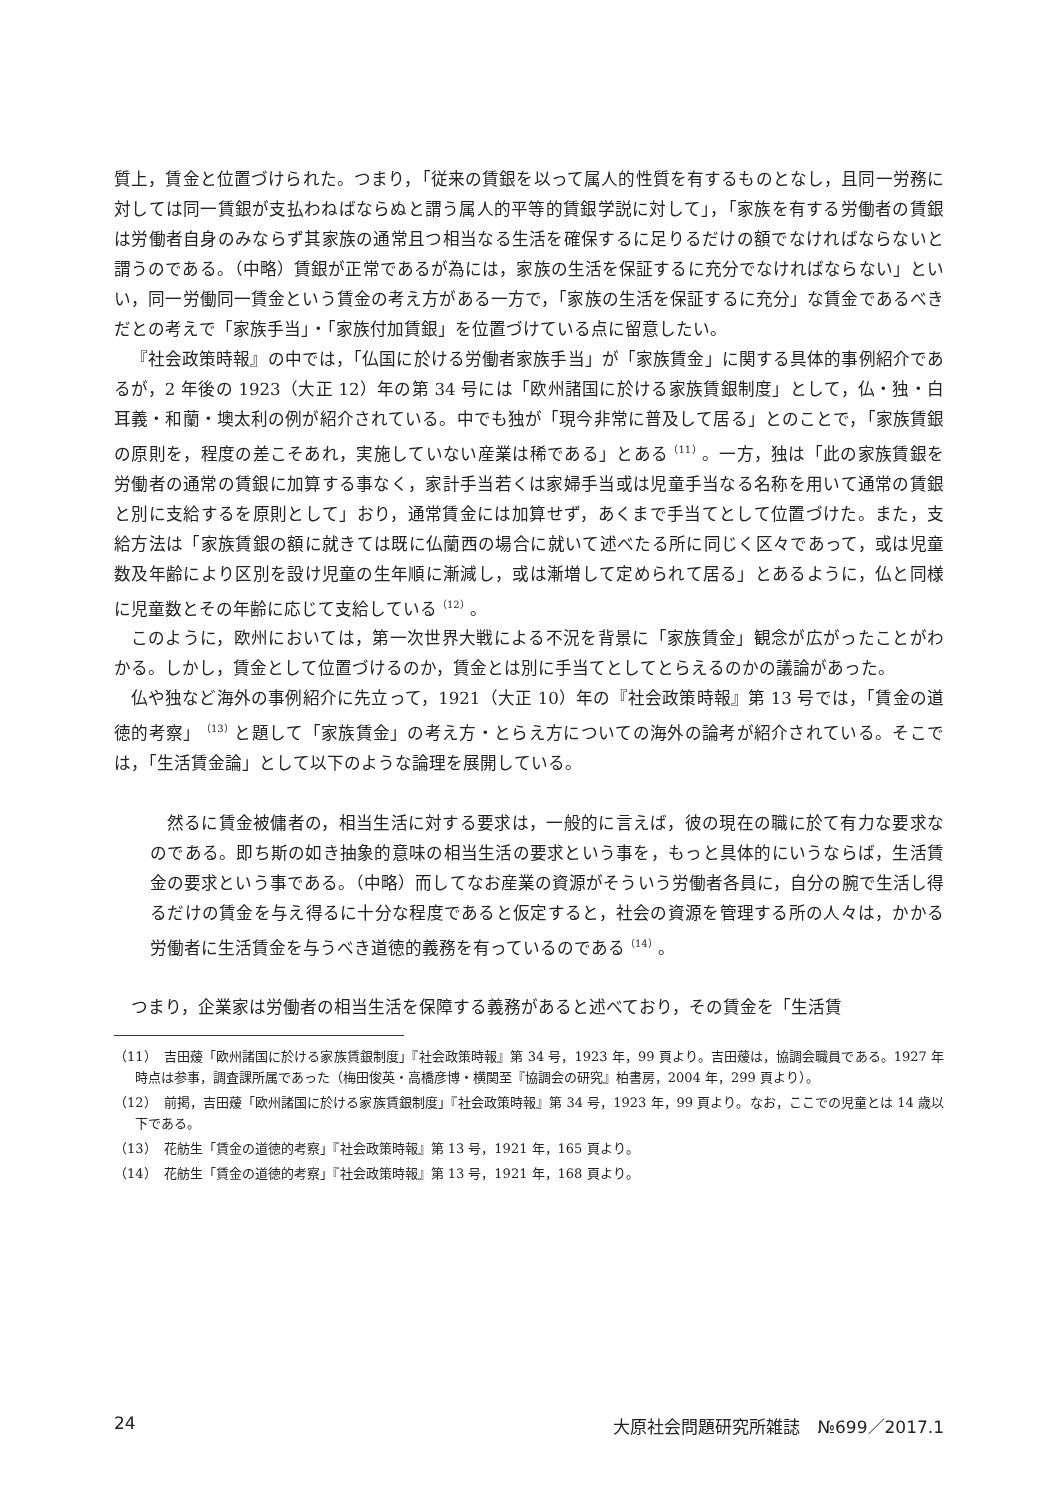質上，賃金と位置づけられた。つまり，「従来の賃銀を以って属人的性質を有するものとなし，且同一労務に対しては同一賃銀が支払わねばならぬと謂う属人的平等的賃銀学説に対して」，「家族を有する労働者の賃銀は労働者自身のみならず其家族の通常且つ相当なる生活を確保するに足りるだけの額でなければならないと謂うのである。（中略）賃銀が正常であるが為には，家族の生活を保証するに充分でなければならない」といい，同一労働同一賃金という賃金の考え方がある一方で，「家族の生活を保証するに充分」な賃金であるべきだとの考えで「家族手当」・「家族付加賃銀」を位置づけている点に留意したい。
『社会政策時報』の中では，「仏国に於ける労働者家族手当」が「家族賃金」に関する具体的事例紹介であるが，2 年後の 1923（大正 12）年の第 34 号には「欧州諸国に於ける家族賃銀制度」として，仏・独・白耳義・和蘭・墺太利の例が紹介されている。中でも独が「現今非常に普及して居る」とのことで，「家族賃銀の原則を，程度の差こそあれ，実施していない産業は稀である」とある<sup>（11）</sup>。一方，独は「此の家族賃銀を労働者の通常の賃銀に加算する事なく，家計手当若くは家婦手当或は児童手当なる名称を用いて通常の賃銀と別に支給するを原則として」おり，通常賃金には加算せず，あくまで手当てとして位置づけた。また，支給方法は「家族賃銀の額に就きては既に仏蘭西の場合に就いて述べたる所に同じく区々であって，或は児童数及年齢により区別を設け児童の生年順に漸減し，或は漸増して定められて居る」とあるように，仏と同様に児童数とその年齢に応じて支給している<sup>（12）</sup>。
このように，欧州においては，第一次世界大戦による不況を背景に「家族賃金」観念が広がったことがわかる。しかし，賃金として位置づけるのか，賃金とは別に手当てとしてとらえるのかの議論があった。
仏や独など海外の事例紹介に先立って，1921（大正 10）年の『社会政策時報』第 13 号では，「賃金の道徳的考察」<sup>（13）</sup>と題して「家族賃金」の考え方・とらえ方についての海外の論考が紹介されている。そこでは，「生活賃金論」として以下のような論理を展開している。
然るに賃金被傭者の，相当生活に対する要求は，一般的に言えば，彼の現在の職に於て有力な要求なのである。即ち斯の如き抽象的意味の相当生活の要求という事を，もっと具体的にいうならば，生活賃金の要求という事である。（中略）而してなお産業の資源がそういう労働者各員に，自分の腕で生活し得るだけの賃金を与え得るに十分な程度であると仮定すると，社会の資源を管理する所の人々は，かかる労働者に生活賃金を与うべき道徳的義務を有っているのである<sup>（14）</sup>。
つまり，企業家は労働者の相当生活を保障する義務があると述べており，その賃金を「生活賃
（11）　吉田蕿「欧州諸国に於ける家族賃銀制度」『社会政策時報』第 34 号，1923 年，99 頁より。吉田蕿は，協調会職員である。1927 年時点は参事，調査課所属であった（梅田俊英・高橋彦博・横関至『協調会の研究』柏書房，2004 年，299 頁より）。
（12）　前掲，吉田蕿「欧州諸国に於ける家族賃銀制度」『社会政策時報』第 34 号，1923 年，99 頁より。なお，ここでの児童とは 14 歳以下である。
（13）　花舫生「賃金の道徳的考察」『社会政策時報』第 13 号，1921 年，165 頁より。
（14）　花舫生「賃金の道徳的考察」『社会政策時報』第 13 号，1921 年，168 頁より。
24 大原社会問題研究所雑誌　№699／2017.1